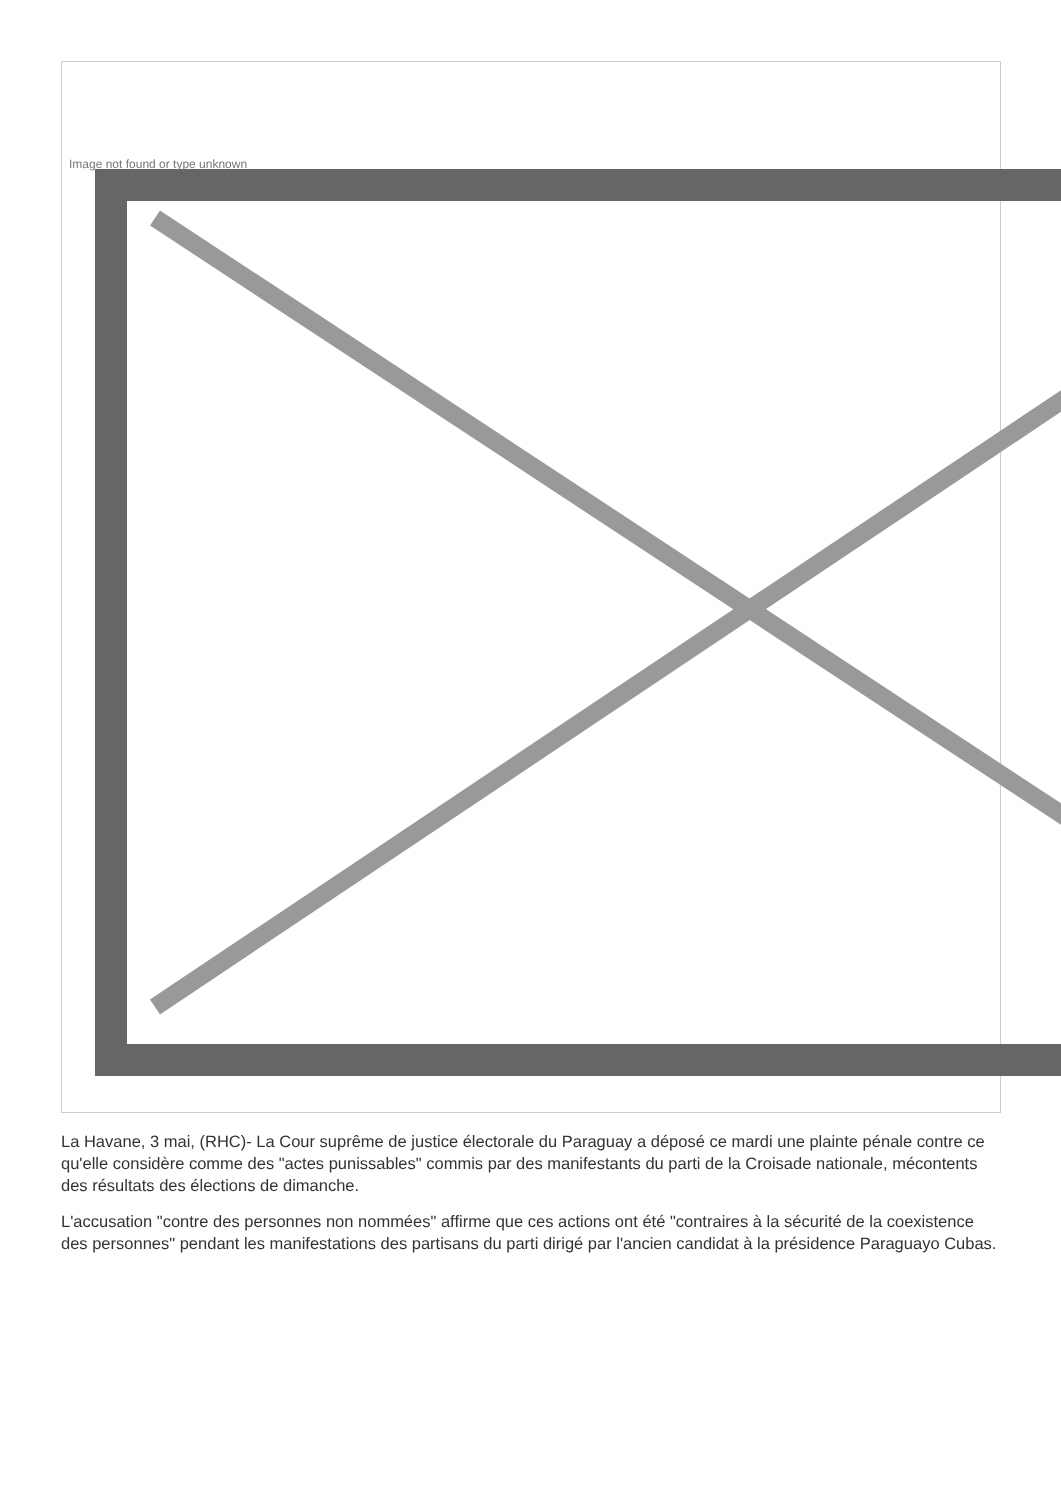Image not found or type unknown
La Havane, 3 mai, (RHC)- La Cour suprême de justice électorale du Paraguay a déposé ce mardi une plainte pénale contre ce qu'elle considère comme des "actes punissables" commis par des manifestants du parti de la Croisade nationale, mécontents des résultats des élections de dimanche.
L'accusation "contre des personnes non nommées" affirme que ces actions ont été "contraires à la sécurité de la coexistence des personnes" pendant les manifestations des partisans du parti dirigé par l'ancien candidat à la présidence Paraguayo Cubas.